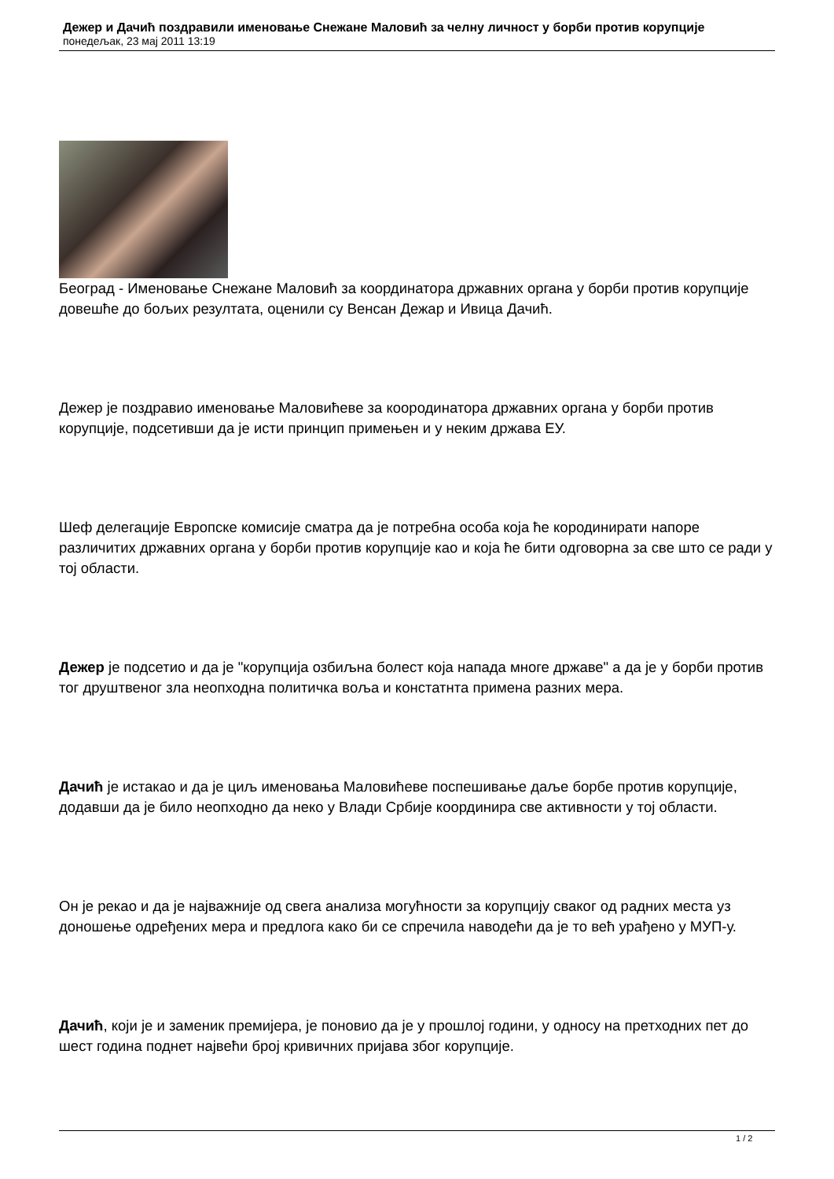Дежер и Дачић поздравили именовање Снежане Маловић за челну личност у борби против корупције
понедељак, 23 мај 2011 13:19
Београд - Именовање Снежане Маловић за координатора државних органа у борби против корупције довешће до бољих резултата, оценили су Венсан Дежар и Ивица Дачић.
Дежер је поздравио именовање Маловићеве за коородинатора државних органа у борби против корупције, подсетивши да је исти принцип примењен и у неким држава ЕУ.
Шеф делегације Европске комисије сматра да је потребна особа која ће кородинирати напоре различитих државних органа у борби против корупције као и која ће бити одговорна за све што се ради у тој области.
Дежер је подсетио и да је "корупција озбиљна болест која напада многе државе" а да је у борби против тог друштвеног зла неопходна политичка воља и констатнта примена разних мера.
Дачић је истакао и да је циљ именовања Маловићеве поспешивање даље борбе против корупције, додавши да је било неопходно да неко у Влади Србије координира све активности у тој области.
Он је рекао и да је најважније од свега анализа могућности за корупцију сваког од радних места уз доношење одређених мера и предлога како би се спречила наводећи да је то већ урађено у МУП-у.
Дачић, који је и заменик премијера, је поновио да је у прошлој години, у односу на претходних пет до шест година поднет највећи број кривичних пријава због корупције.
1 / 2